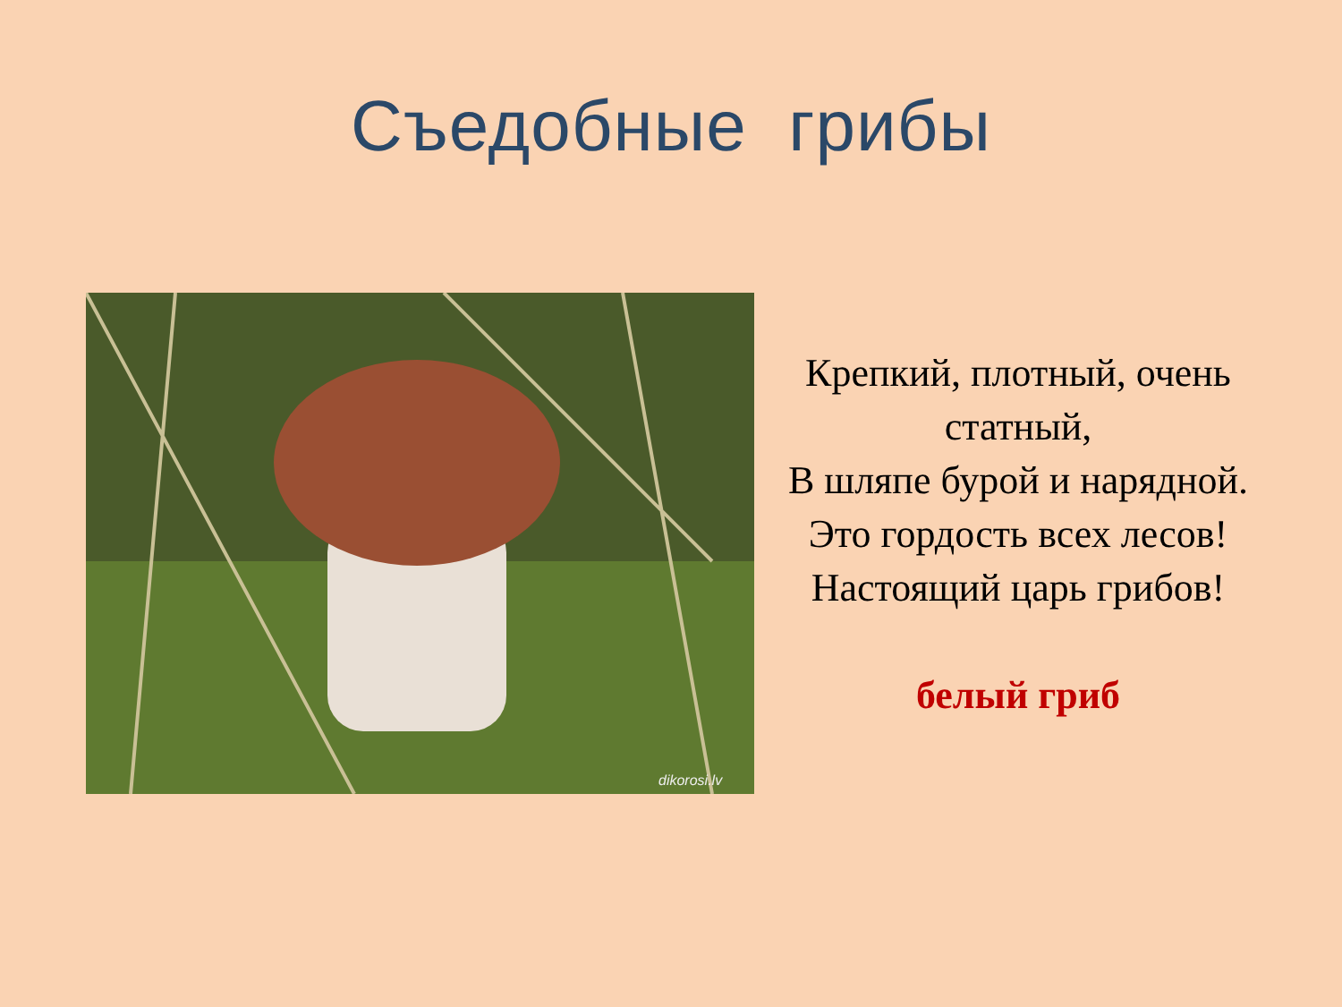Съедобные грибы
dikorosi.lv
Крепкий, плотный, очень статный,
В шляпе бурой и нарядной.
Это гордость всех лесов!
Настоящий царь грибов!
белый гриб